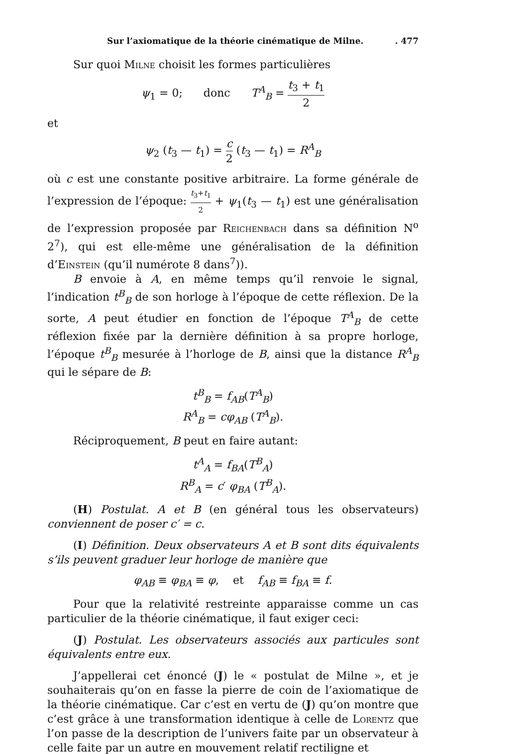Sur l’axiomatique de la théorie cinématique de Milne.. 477
Sur quoi Milne choisit les formes particulières
ψ<sub>1</sub> = 0; donc T<sup>A</sup><sub>B</sub> = t<sub>3</sub> + t<sub>1</sub> 2
et
ψ<sub>2</sub> (t<sub>3</sub> — t<sub>1</sub>) = c 2 (t<sub>3</sub> — t<sub>1</sub>) = R<sup>A</sup><sub>B</sub>
où c est une constante positive arbitraire. La forme générale de l’expression de l’époque: t<sub>3</sub>+t<sub>1</sub> 2 + ψ<sub>1</sub>(t<sub>3</sub> — t<sub>1</sub>) est une généralisation de l’expression proposée par Reichenbach dans sa définition N<sup>o</sup> 2<sup>7</sup>), qui est elle-même une généralisation de la définition d’Einstein (qu’il numérote 8 dans<sup>7</sup>)).
B envoie à A, en même temps qu’il renvoie le signal, l’indication t<sup>B</sup><sub>B</sub> de son horloge à l’époque de cette réflexion. De la sorte, A peut étudier en fonction de l’époque T<sup>A</sup><sub>B</sub> de cette réflexion fixée par la dernière définition à sa propre horloge, l’époque t<sup>B</sup><sub>B</sub> mesurée à l’horloge de B, ainsi que la distance R<sup>A</sup><sub>B</sub> qui le sépare de B:
t<sup>B</sup><sub>B</sub> = f<sub>AB</sub>(T<sup>A</sup><sub>B</sub>)
R<sup>A</sup><sub>B</sub> = cφ<sub>AB</sub> (T<sup>A</sup><sub>B</sub>).
Réciproquement, B peut en faire autant:
t<sup>A</sup><sub>A</sub> = f<sub>BA</sub>(T<sup>B</sup><sub>A</sub>)
R<sup>B</sup><sub>A</sub> = c′ φ<sub>BA</sub> (T<sup>B</sup><sub>A</sub>).
(H) Postulat. A et B (en général tous les observateurs) conviennent de poser c′ = c.
(I) Définition. Deux observateurs A et B sont dits équivalents s’ils peuvent graduer leur horloge de manière que
φ<sub>AB</sub> ≡ φ<sub>BA</sub> ≡ φ, et f<sub>AB</sub> ≡ f<sub>BA</sub> ≡ f.
Pour que la relativité restreinte apparaisse comme un cas particulier de la théorie cinématique, il faut exiger ceci:
(J) Postulat. Les observateurs associés aux particules sont équivalents entre eux.
J’appellerai cet énoncé (J) le « postulat de Milne », et je souhaiterais qu’on en fasse la pierre de coin de l’axiomatique de la théorie cinématique. Car c’est en vertu de (J) qu’on montre que c’est grâce à une transformation identique à celle de Lorentz que l’on passe de la description de l’univers faite par un observateur à celle faite par un autre en mouvement relatif rectiligne et